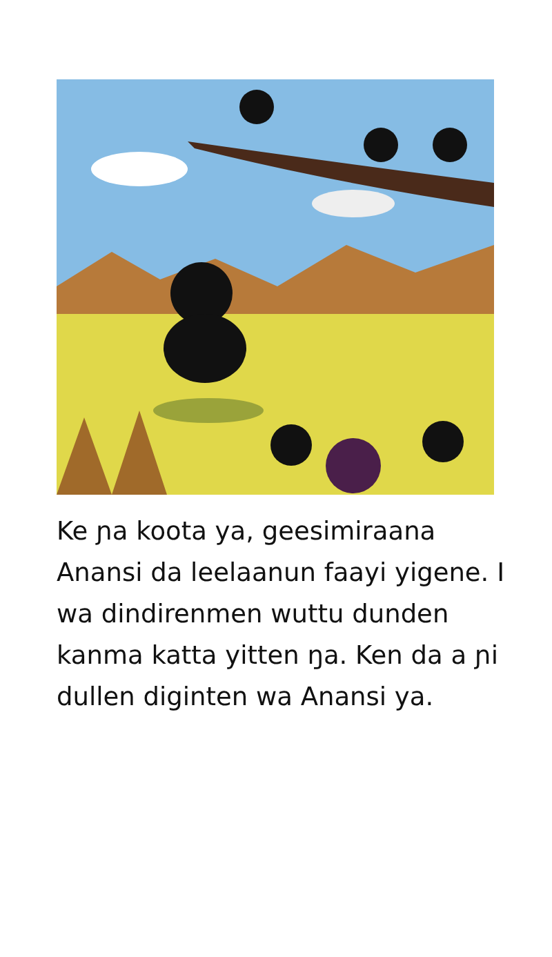Ke ɲa koota ya, geesimiraana Anansi da leelaanun faayi yigene. I wa dindirenmen wuttu dunden kanma katta yitten ŋa. Ken da a ɲi dullen diginten wa Anansi ya.